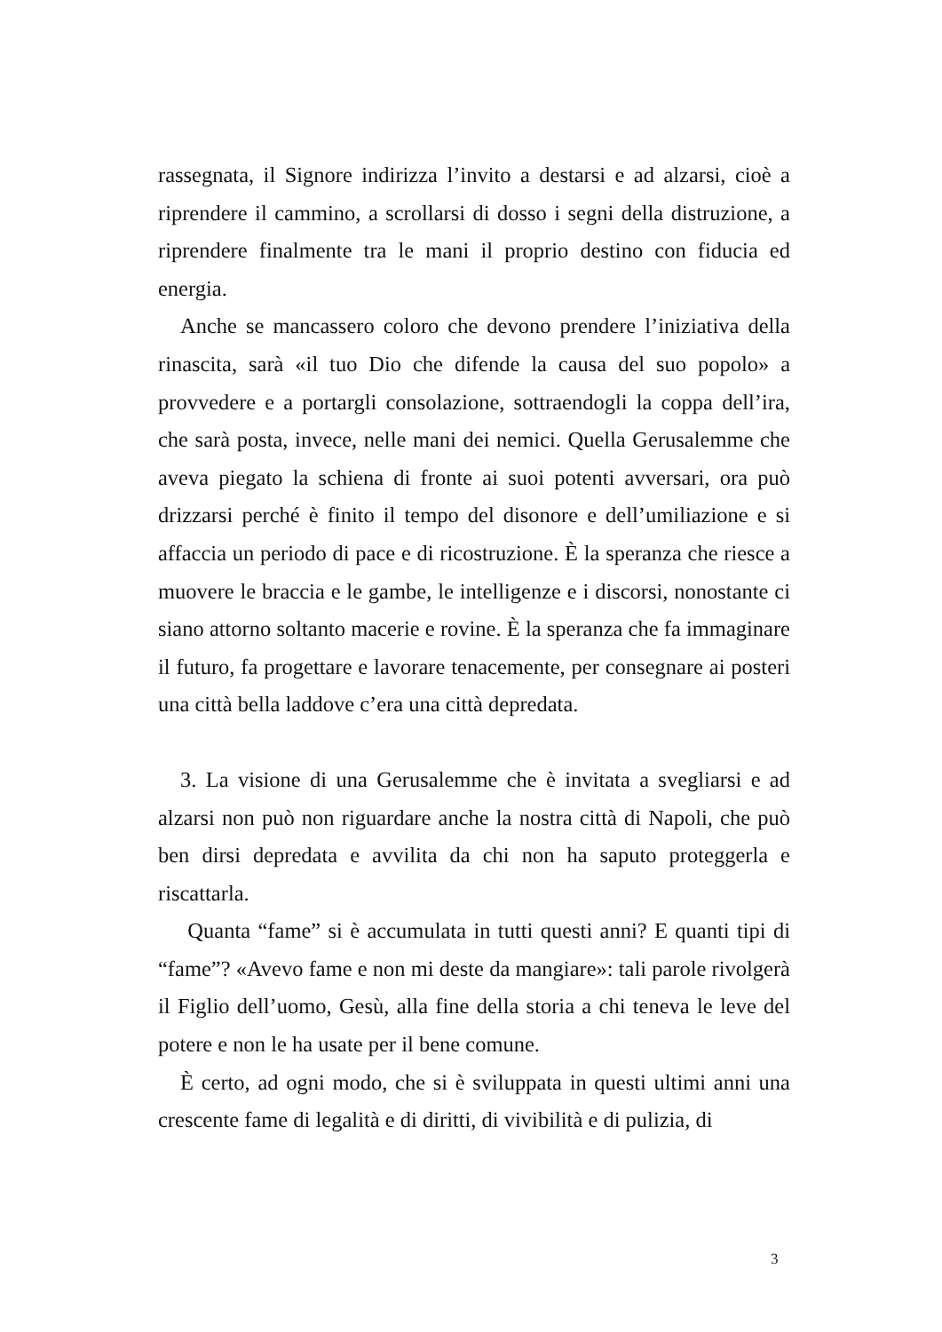rassegnata, il Signore indirizza l’invito a destarsi e ad alzarsi, cioè a riprendere il cammino, a scrollarsi di dosso i segni della distruzione, a riprendere finalmente tra le mani il proprio destino con fiducia ed energia.
Anche se mancassero coloro che devono prendere l’iniziativa della rinascita, sarà «il tuo Dio che difende la causa del suo popolo» a provvedere e a portargli consolazione, sottraendogli la coppa dell’ira, che sarà posta, invece, nelle mani dei nemici. Quella Gerusalemme che aveva piegato la schiena di fronte ai suoi potenti avversari, ora può drizzarsi perché è finito il tempo del disonore e dell’umiliazione e si affaccia un periodo di pace e di ricostruzione. È la speranza che riesce a muovere le braccia e le gambe, le intelligenze e i discorsi, nonostante ci siano attorno soltanto macerie e rovine. È la speranza che fa immaginare il futuro, fa progettare e lavorare tenacemente, per consegnare ai posteri una città bella laddove c’era una città depredata.
3. La visione di una Gerusalemme che è invitata a svegliarsi e ad alzarsi non può non riguardare anche la nostra città di Napoli, che può ben dirsi depredata e avvilita da chi non ha saputo proteggerla e riscattarla.
Quanta “fame” si è accumulata in tutti questi anni? E quanti tipi di “fame”? «Avevo fame e non mi deste da mangiare»: tali parole rivolgerà il Figlio dell’uomo, Gesù, alla fine della storia a chi teneva le leve del potere e non le ha usate per il bene comune.
È certo, ad ogni modo, che si è sviluppata in questi ultimi anni una crescente fame di legalità e di diritti, di vivibilità e di pulizia, di
3